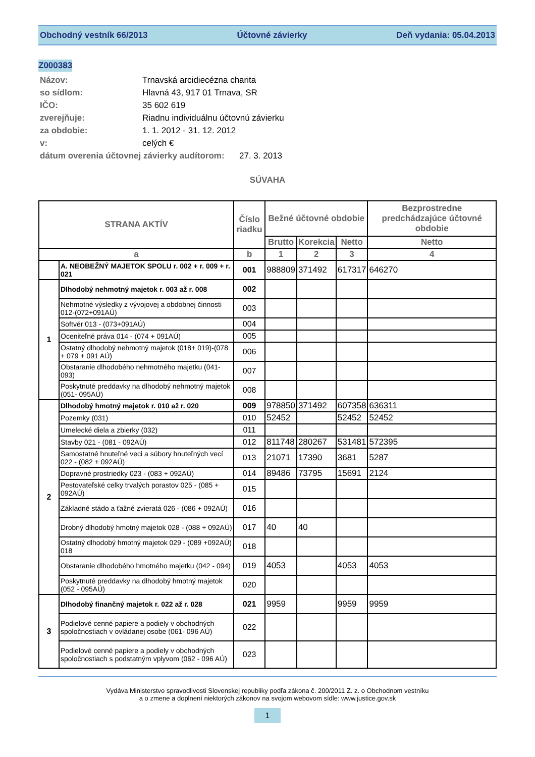Obchodný vestník 66/2013 Účtovné závierky Deň vydania: 05.04.2013
Z000383
Názov: Trnavská arcidiecézna charita
so sídlom: Hlavná 43, 917 01 Trnava, SR
IČO: 35 602 619
zverejňuje: Riadnu individuálnu účtovnú závierku
za obdobie: 1. 1. 2012 - 31. 12. 2012
v: celých €
dátum overenia účtovnej závierky audítorom: 27. 3. 2013
SÚVAHA
| STRANA AKTÍV | | Číslo riadku | Bežné účtovné obdobie | | | Bezprostredne predchádzajúce účtovné obdobie |
| --- | --- | --- | --- | --- | --- | --- |
| | | | Brutto | Korekcia | Netto | Netto |
| a | | b | 1 | 2 | 3 | 4 |
| | A. NEOBEŽNÝ MAJETOK SPOLU r. 002 + r. 009 + r. 021 | 001 | 988809 | 371492 | 617317 | 646270 |
| 1 | Dlhodobý nehmotný majetok r. 003 až r. 008 | 002 | | | | |
| | Nehmotné výsledky z vývojovej a obdobnej činnosti 012-(072+091AÚ) | 003 | | | | |
| | Softvér 013 - (073+091AÚ) | 004 | | | | |
| | Oceniteľné práva 014 - (074 + 091AÚ) | 005 | | | | |
| | Ostatný dlhodobý nehmotný majetok (018+ 019)-(078 + 079 + 091 AÚ) | 006 | | | | |
| | Obstaranie dlhodobého nehmotného majetku (041-093) | 007 | | | | |
| | Poskytnuté preddavky na dlhodobý nehmotný majetok (051- 095AÚ) | 008 | | | | |
| 2 | Dlhodobý hmotný majetok r. 010 až r. 020 | 009 | 978850 | 371492 | 607358 | 636311 |
| | Pozemky (031) | 010 | 52452 | | 52452 | 52452 |
| | Umelecké diela a zbierky (032) | 011 | | | | |
| | Stavby 021 - (081 - 092AÚ) | 012 | 811748 | 280267 | 531481 | 572395 |
| | Samostatné hnuteľné veci a súbory hnuteľných vecí 022 - (082 + 092AÚ) | 013 | 21071 | 17390 | 3681 | 5287 |
| | Dopravné prostriedky 023 - (083 + 092AÚ) | 014 | 89486 | 73795 | 15691 | 2124 |
| | Pestovateľské celky trvalých porastov 025 - (085 + 092AÚ) | 015 | | | | |
| | Základné stádo a ťažné zvieratá 026 - (086 + 092AÚ) | 016 | | | | |
| | Drobný dlhodobý hmotný majetok 028 - (088 + 092AÚ) | 017 | 40 | 40 | | |
| | Ostatný dlhodobý hmotný majetok 029 - (089 +092AÚ) 018 | 018 | | | | |
| | Obstaranie dlhodobého hmotného majetku (042 - 094) | 019 | 4053 | | 4053 | 4053 |
| | Poskytnuté preddavky na dlhodobý hmotný majetok (052 - 095AÚ) | 020 | | | | |
| 3 | Dlhodobý finančný majetok r. 022 až r. 028 | 021 | 9959 | | 9959 | 9959 |
| | Podielové cenné papiere a podiely v obchodných spoločnostiach v ovládanej osobe (061- 096 AÚ) | 022 | | | | |
| | Podielové cenné papiere a podiely v obchodných spoločnostiach s podstatným vplyvom (062 - 096 AÚ) | 023 | | | | |
Vydáva Ministerstvo spravodlivosti Slovenskej republiky podľa zákona č. 200/2011 Z. z. o Obchodnom vestníku
a o zmene a doplnení niektorých zákonov na svojom webovom sídle: www.justice.gov.sk
1